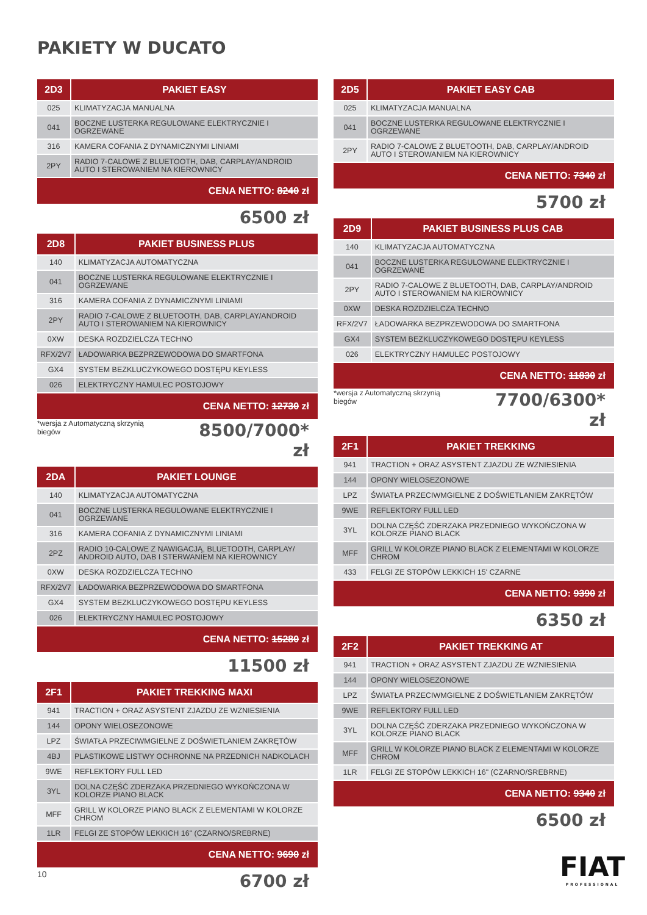PAKIETY W DUCATO
| 2D3 | PAKIET EASY |
| --- | --- |
| 025 | KLIMATYZACJA MANUALNA |
| 041 | BOCZNE LUSTERKA REGULOWANE ELEKTRYCZNIE I OGRZEWANE |
| 316 | KAMERA COFANIA Z DYNAMICZNYMI LINIAMI |
| 2PY | RADIO 7-CALOWE Z BLUETOOTH, DAB, CARPLAY/ANDROID AUTO I STEROWANIEM NA KIEROWNICY |
CENA NETTO: 8240 zł
6500 zł
| 2D8 | PAKIET BUSINESS PLUS |
| --- | --- |
| 140 | KLIMATYZACJA AUTOMATYCZNA |
| 041 | BOCZNE LUSTERKA REGULOWANE ELEKTRYCZNIE I OGRZEWANE |
| 316 | KAMERA COFANIA Z DYNAMICZNYMI LINIAMI |
| 2PY | RADIO 7-CALOWE Z BLUETOOTH, DAB, CARPLAY/ANDROID AUTO I STEROWANIEM NA KIEROWNICY |
| 0XW | DESKA ROZDZIELCZA TECHNO |
| RFX/2V7 | ŁADOWARKA BEZPRZEWODOWA DO SMARTFONA |
| GX4 | SYSTEM BEZKLUCZYKOWEGO DOSTĘPU KEYLESS |
| 026 | ELEKTRYCZNY HAMULEC POSTOJOWY |
CENA NETTO: 12730 zł
*wersja z Automatyczną skrzynią biegów
8500/7000* zł
| 2DA | PAKIET LOUNGE |
| --- | --- |
| 140 | KLIMATYZACJA AUTOMATYCZNA |
| 041 | BOCZNE LUSTERKA REGULOWANE ELEKTRYCZNIE I OGRZEWANE |
| 316 | KAMERA COFANIA Z DYNAMICZNYMI LINIAMI |
| 2PZ | RADIO 10-CALOWE Z NAWIGACJĄ, BLUETOOTH, CARPLAY/ ANDROID AUTO, DAB I STERWANIEM NA KIEROWNICY |
| 0XW | DESKA ROZDZIELCZA TECHNO |
| RFX/2V7 | ŁADOWARKA BEZPRZEWODOWA DO SMARTFONA |
| GX4 | SYSTEM BEZKLUCZYKOWEGO DOSTĘPU KEYLESS |
| 026 | ELEKTRYCZNY HAMULEC POSTOJOWY |
CENA NETTO: 15280 zł
11500 zł
| 2F1 | PAKIET TREKKING MAXI |
| --- | --- |
| 941 | TRACTION + ORAZ ASYSTENT ZJAZDU ZE WZNIESIENIA |
| 144 | OPONY WIELOSEZONOWE |
| LPZ | ŚWIATŁA PRZECIWMGIELNE Z DOŚWIETLANIEM ZAKRĘTÓW |
| 4BJ | PLASTIKOWE LISTWY OCHRONNE NA PRZEDNICH NADKOLACH |
| 9WE | REFLEKTORY FULL LED |
| 3YL | DOLNA CZĘŚĆ ZDERZAKA PRZEDNIEGO WYKOŃCZONA W KOLORZE PIANO BLACK |
| MFF | GRILL W KOLORZE PIANO BLACK Z ELEMENTAMI W KOLORZE CHROM |
| 1LR | FELGI ZE STOPÓW LEKKICH 16" (CZARNO/SREBRNE) |
CENA NETTO: 9690 zł
6700 zł
| 2D5 | PAKIET EASY CAB |
| --- | --- |
| 025 | KLIMATYZACJA MANUALNA |
| 041 | BOCZNE LUSTERKA REGULOWANE ELEKTRYCZNIE I OGRZEWANE |
| 2PY | RADIO 7-CALOWE Z BLUETOOTH, DAB, CARPLAY/ANDROID AUTO I STEROWANIEM NA KIEROWNICY |
CENA NETTO: 7340 zł
5700 zł
| 2D9 | PAKIET BUSINESS PLUS CAB |
| --- | --- |
| 140 | KLIMATYZACJA AUTOMATYCZNA |
| 041 | BOCZNE LUSTERKA REGULOWANE ELEKTRYCZNIE I OGRZEWANE |
| 2PY | RADIO 7-CALOWE Z BLUETOOTH, DAB, CARPLAY/ANDROID AUTO I STEROWANIEM NA KIEROWNICY |
| 0XW | DESKA ROZDZIELCZA TECHNO |
| RFX/2V7 | ŁADOWARKA BEZPRZEWODOWA DO SMARTFONA |
| GX4 | SYSTEM BEZKLUCZYKOWEGO DOSTĘPU KEYLESS |
| 026 | ELEKTRYCZNY HAMULEC POSTOJOWY |
CENA NETTO: 11830 zł
*wersja z Automatyczną skrzynią biegów
7700/6300* zł
| 2F1 | PAKIET TREKKING |
| --- | --- |
| 941 | TRACTION + ORAZ ASYSTENT ZJAZDU ZE WZNIESIENIA |
| 144 | OPONY WIELOSEZONOWE |
| LPZ | ŚWIATŁA PRZECIWMGIELNE Z DOŚWIETLANIEM ZAKRĘTÓW |
| 9WE | REFLEKTORY FULL LED |
| 3YL | DOLNA CZĘŚĆ ZDERZAKA PRZEDNIEGO WYKOŃCZONA W KOLORZE PIANO BLACK |
| MFF | GRILL W KOLORZE PIANO BLACK Z ELEMENTAMI W KOLORZE CHROM |
| 433 | FELGI ZE STOPÓW LEKKICH 15' CZARNE |
CENA NETTO: 9390 zł
6350 zł
| 2F2 | PAKIET TREKKING AT |
| --- | --- |
| 941 | TRACTION + ORAZ ASYSTENT ZJAZDU ZE WZNIESIENIA |
| 144 | OPONY WIELOSEZONOWE |
| LPZ | ŚWIATŁA PRZECIWMGIELNE Z DOŚWIETLANIEM ZAKRĘTÓW |
| 9WE | REFLEKTORY FULL LED |
| 3YL | DOLNA CZĘŚĆ ZDERZAKA PRZEDNIEGO WYKOŃCZONA W KOLORZE PIANO BLACK |
| MFF | GRILL W KOLORZE PIANO BLACK Z ELEMENTAMI W KOLORZE CHROM |
| 1LR | FELGI ZE STOPÓW LEKKICH 16" (CZARNO/SREBRNE) |
CENA NETTO: 9340 zł
6500 zł
10 FIAT
PROFESSIONAL